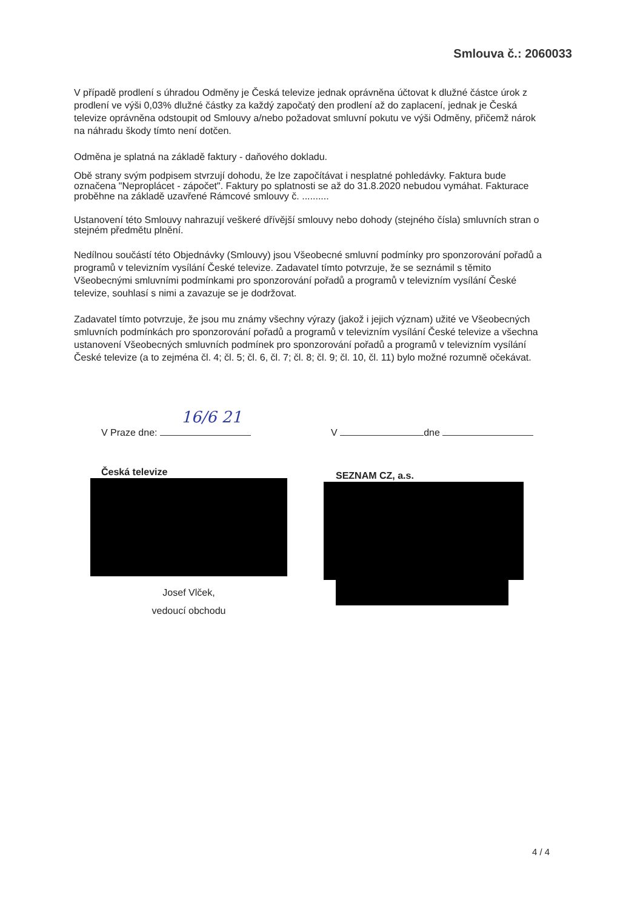Smlouva č.: 2060033
V případě prodlení s úhradou Odměny je Česká televize jednak oprávněna účtovat k dlužné částce úrok z prodlení ve výši 0,03% dlužné částky za každý započatý den prodlení až do zaplacení, jednak je Česká televize oprávněna odstoupit od Smlouvy a/nebo požadovat smluvní pokutu ve výši Odměny, přičemž nárok na náhradu škody tímto není dotčen.
Odměna je splatná na základě faktury - daňového dokladu.
Obě strany svým podpisem stvrzují dohodu, že lze započítávat i nesplatné pohledávky. Faktura bude označena "Neproplácet - zápočet". Faktury po splatnosti se až do 31.8.2020 nebudou vymáhat. Fakturace proběhne na základě uzavřené Rámcové smlouvy č. ..........
Ustanovení této Smlouvy nahrazují veškeré dřívější smlouvy nebo dohody (stejného čísla) smluvních stran o stejném předmětu plnění.
Nedílnou součástí této Objednávky (Smlouvy) jsou Všeobecné smluvní podmínky pro sponzorování pořadů a programů v televizním vysílání České televize. Zadavatel tímto potvrzuje, že se seznámil s těmito Všeobecnými smluvními podmínkami pro sponzorování pořadů a programů v televizním vysílání České televize, souhlasí s nimi a zavazuje se je dodržovat.
Zadavatel tímto potvrzuje, že jsou mu známy všechny výrazy (jakož i jejich význam) užité ve Všeobecných smluvních podmínkách pro sponzorování pořadů a programů v televizním vysílání České televize a všechna ustanovení Všeobecných smluvních podmínek pro sponzorování pořadů a programů v televizním vysílání České televize (a to zejména čl. 4; čl. 5; čl. 6, čl. 7; čl. 8; čl. 9; čl. 10, čl. 11) bylo možné rozumně očekávat.
V Praze dne: 16/6 21
Česká televize
Josef Vlček,
vedoucí obchodu
V dne
SEZNAM CZ, a.s.
4 / 4